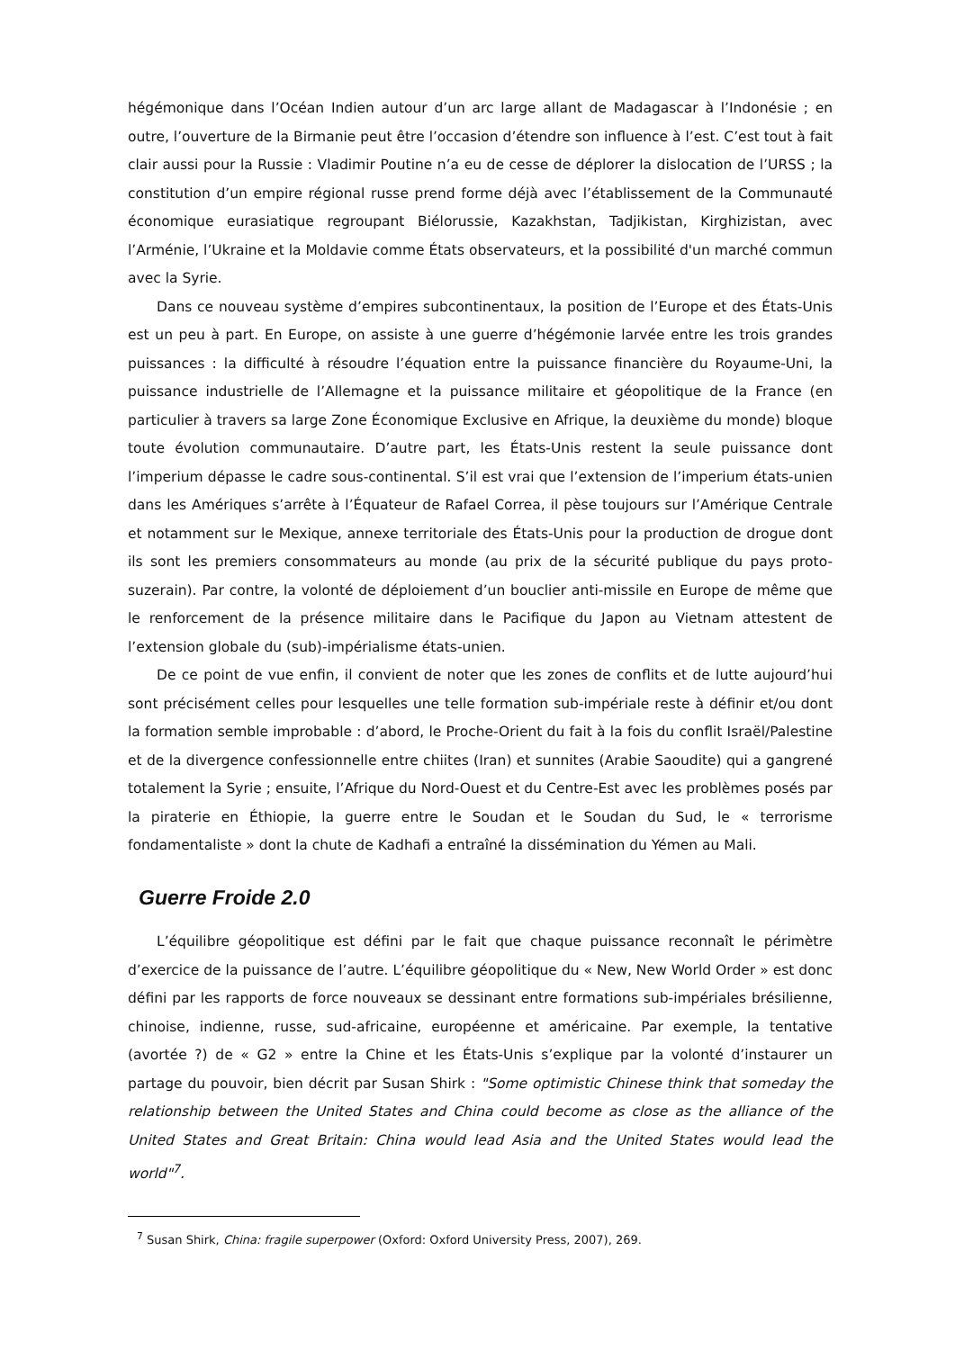hégémonique dans l’Océan Indien autour d’un arc large allant de Madagascar à l’Indonésie ; en outre, l’ouverture de la Birmanie peut être l’occasion d’étendre son influence à l’est. C’est tout à fait clair aussi pour la Russie : Vladimir Poutine n’a eu de cesse de déplorer la dislocation de l’URSS ; la constitution d’un empire régional russe prend forme déjà avec l’établissement de la Communauté économique eurasiatique regroupant Biélorussie, Kazakhstan, Tadjikistan, Kirghizistan, avec l’Arménie, l’Ukraine et la Moldavie comme États observateurs, et la possibilité d'un marché commun avec la Syrie.
Dans ce nouveau système d’empires subcontinentaux, la position de l’Europe et des États-Unis est un peu à part. En Europe, on assiste à une guerre d’hégémonie larvée entre les trois grandes puissances : la difficulté à résoudre l’équation entre la puissance financière du Royaume-Uni, la puissance industrielle de l’Allemagne et la puissance militaire et géopolitique de la France (en particulier à travers sa large Zone Économique Exclusive en Afrique, la deuxième du monde) bloque toute évolution communautaire. D’autre part, les États-Unis restent la seule puissance dont l’imperium dépasse le cadre sous-continental. S’il est vrai que l’extension de l’imperium états-unien dans les Amériques s’arrête à l’Équateur de Rafael Correa, il pèse toujours sur l’Amérique Centrale et notamment sur le Mexique, annexe territoriale des États-Unis pour la production de drogue dont ils sont les premiers consommateurs au monde (au prix de la sécurité publique du pays proto-suzerain). Par contre, la volonté de déploiement d’un bouclier anti-missile en Europe de même que le renforcement de la présence militaire dans le Pacifique du Japon au Vietnam attestent de l’extension globale du (sub)-impérialisme états-unien.
De ce point de vue enfin, il convient de noter que les zones de conflits et de lutte aujourd’hui sont précisément celles pour lesquelles une telle formation sub-impériale reste à définir et/ou dont la formation semble improbable : d’abord, le Proche-Orient du fait à la fois du conflit Israël/Palestine et de la divergence confessionnelle entre chiites (Iran) et sunnites (Arabie Saoudite) qui a gangrené totalement la Syrie ; ensuite, l’Afrique du Nord-Ouest et du Centre-Est avec les problèmes posés par la piraterie en Éthiopie, la guerre entre le Soudan et le Soudan du Sud, le « terrorisme fondamentaliste » dont la chute de Kadhafi a entraîné la dissémination du Yémen au Mali.
Guerre Froide 2.0
L’équilibre géopolitique est défini par le fait que chaque puissance reconnaît le périmètre d’exercice de la puissance de l’autre. L’équilibre géopolitique du « New, New World Order » est donc défini par les rapports de force nouveaux se dessinant entre formations sub-impériales brésilienne, chinoise, indienne, russe, sud-africaine, européenne et américaine. Par exemple, la tentative (avortée ?) de « G2 » entre la Chine et les États-Unis s’explique par la volonté d’instaurer un partage du pouvoir, bien décrit par Susan Shirk : "Some optimistic Chinese think that someday the relationship between the United States and China could become as close as the alliance of the United States and Great Britain: China would lead Asia and the United States would lead the world"<sup>7</sup>.
<sup>7</sup> Susan Shirk, China: fragile superpower (Oxford: Oxford University Press, 2007), 269.